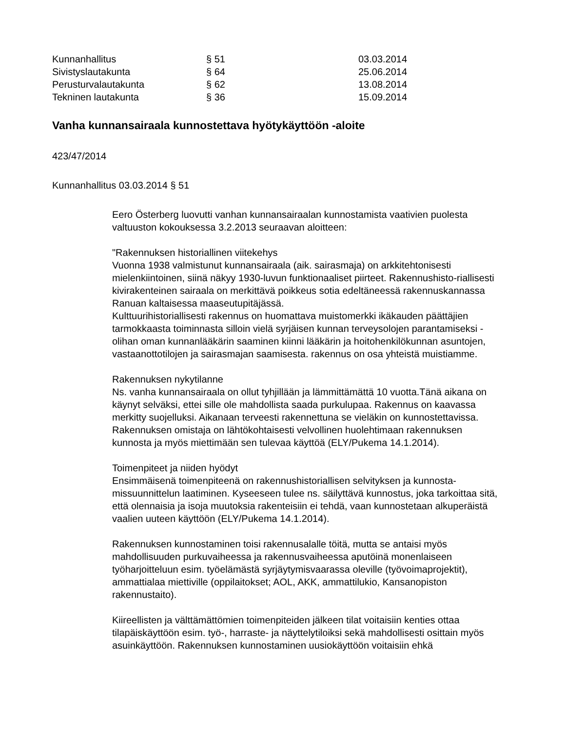| Kunnanhallitus | § 51 | 03.03.2014 |
| Sivistyslautakunta | § 64 | 25.06.2014 |
| Perusturvalautakunta | § 62 | 13.08.2014 |
| Tekninen lautakunta | § 36 | 15.09.2014 |
Vanha kunnansairaala kunnostettava hyötykäyttöön -aloite
423/47/2014
Kunnanhallitus 03.03.2014 § 51
Eero Österberg luovutti vanhan kunnansairaalan kunnostamista vaativien puolesta valtuuston kokouksessa 3.2.2013 seuraavan aloitteen:
"Rakennuksen historiallinen viitekehys
Vuonna 1938 valmistunut kunnansairaala (aik. sairasmaja) on arkkitehtonisesti mielenkiintoinen, siinä näkyy 1930-luvun funktionaaliset piirteet. Rakennushisto-riallisesti kivirakenteinen sairaala on merkittävä poikkeus sotia edeltäneessä rakennuskannassa Ranuan kaltaisessa maaseutupitäjässä.
Kulttuurihistoriallisesti rakennus on huomattava muistomerkki ikäkauden päättäjien tarmokkaasta toiminnasta silloin vielä syrjäisen kunnan terveysolojen parantamiseksi - olihan oman kunnanlääkärin saaminen kiinni lääkärin ja hoitohenkilökunnan asuntojen, vastaanottotilojen ja sairasmajan saamisesta. rakennus on osa yhteistä muistiamme.
Rakennuksen nykytilanne
Ns. vanha kunnansairaala on ollut tyhjillään ja lämmittämättä 10 vuotta.Tänä aikana on käynyt selväksi, ettei sille ole mahdollista saada purkulupaa. Rakennus on kaavassa merkitty suojelluksi. Aikanaan terveesti rakennettuna se vieläkin on kunnostettavissa. Rakennuksen omistaja on lähtökohtaisesti velvollinen huolehtimaan rakennuksen kunnosta ja myös miettimään sen tulevaa käyttöä (ELY/Pukema 14.1.2014).
Toimenpiteet ja niiden hyödyt
Ensimmäisenä toimenpiteenä on rakennushistoriallisen selvityksen ja kunnosta-missuunnittelun laatiminen. Kyseeseen tulee ns. säilyttävä kunnostus, joka tarkoittaa sitä, että olennaisia ja isoja muutoksia rakenteisiin ei tehdä, vaan kunnostetaan alkuperäistä vaalien uuteen käyttöön (ELY/Pukema 14.1.2014).
Rakennuksen kunnostaminen toisi rakennusalalle töitä, mutta se antaisi myös mahdollisuuden purkuvaiheessa ja rakennusvaiheessa aputöinä monenlaiseen työharjoitteluun esim. työelämästä syrjäytymisvaarassa oleville (työvoimaprojektit), ammattialaa miettiville (oppilaitokset; AOL, AKK, ammattilukio, Kansanopiston rakennustaito).
Kiireellisten ja välttämättömien toimenpiteiden jälkeen tilat voitaisiin kenties ottaa tilapäiskäyttöön esim. työ-, harraste- ja näyttelytiloiksi sekä mahdollisesti osittain myös asuinkäyttöön. Rakennuksen kunnostaminen uusiokäyttöön voitaisiin ehkä